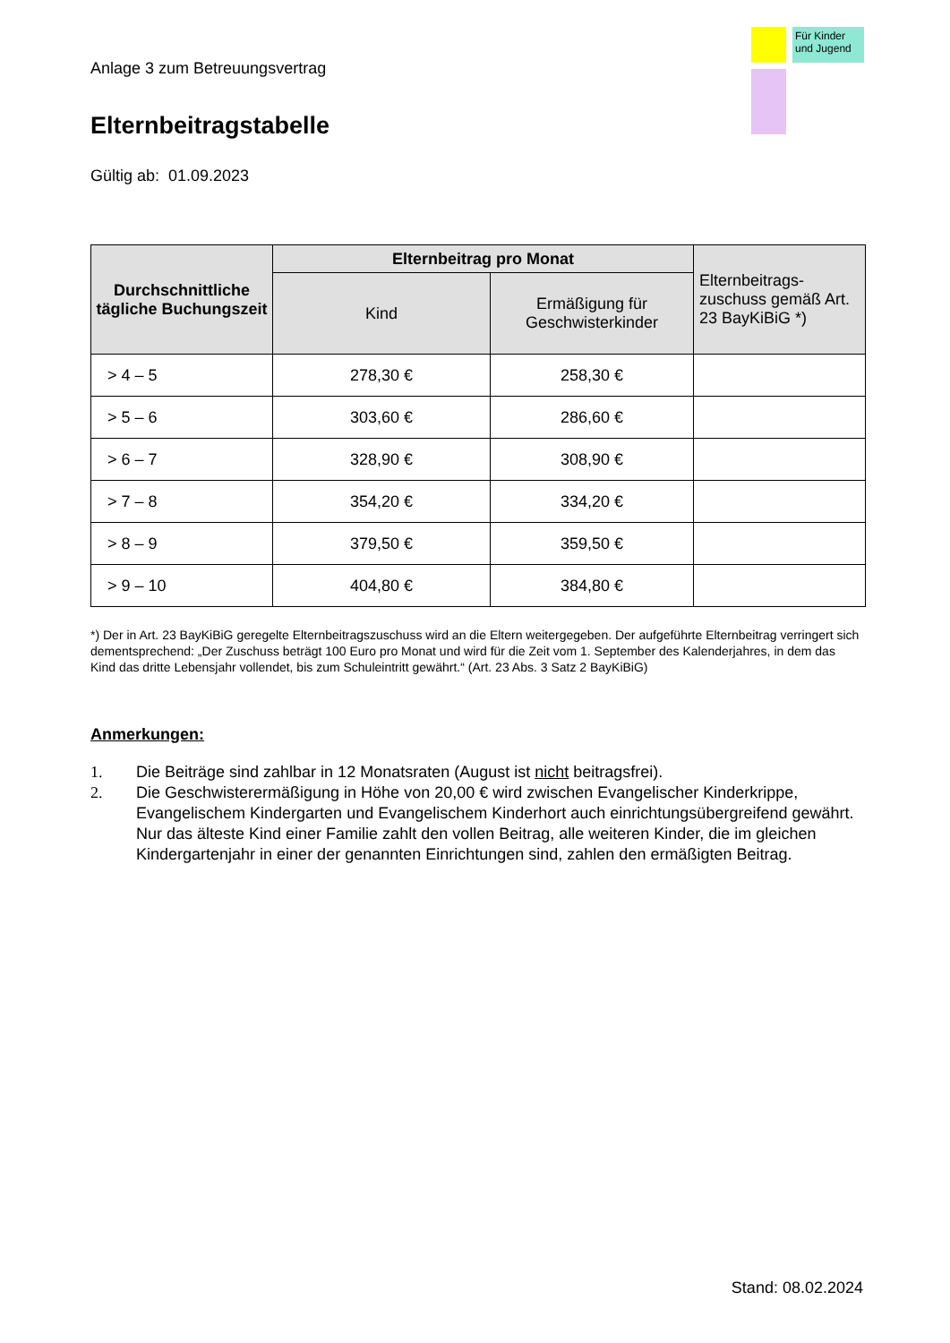Für Kinder und Jugend
Anlage 3 zum Betreuungsvertrag
Elternbeitragstabelle
Gültig ab: 01.09.2023
| Durchschnittliche tägliche Buchungszeit | Elternbeitrag pro Monat | | Elternbeitrags-zuschuss gemäß Art. 23 BayKiBiG *) |
| --- | --- | --- | --- |
| | Kind | Ermäßigung für Geschwisterkinder | |
| > 4 – 5 | 278,30 € | 258,30 € | |
| > 5 – 6 | 303,60 € | 286,60 € | |
| > 6 – 7 | 328,90 € | 308,90 € | |
| > 7 – 8 | 354,20 € | 334,20 € | |
| > 8 – 9 | 379,50 € | 359,50 € | |
| > 9 – 10 | 404,80 € | 384,80 € | |
*) Der in Art. 23 BayKiBiG geregelte Elternbeitragszuschuss wird an die Eltern weitergegeben. Der aufgeführte Elternbeitrag verringert sich dementsprechend: „Der Zuschuss beträgt 100 Euro pro Monat und wird für die Zeit vom 1. September des Kalenderjahres, in dem das Kind das dritte Lebensjahr vollendet, bis zum Schuleintritt gewährt.“ (Art. 23 Abs. 3 Satz 2 BayKiBiG)
Anmerkungen:
1. Die Beiträge sind zahlbar in 12 Monatsraten (August ist nicht beitragsfrei).
2. Die Geschwisterermäßigung in Höhe von 20,00 € wird zwischen Evangelischer Kinderkrippe, Evangelischem Kindergarten und Evangelischem Kinderhort auch einrichtungsübergreifend gewährt. Nur das älteste Kind einer Familie zahlt den vollen Beitrag, alle weiteren Kinder, die im gleichen Kindergartenjahr in einer der genannten Einrichtungen sind, zahlen den ermäßigten Beitrag.
Stand: 08.02.2024